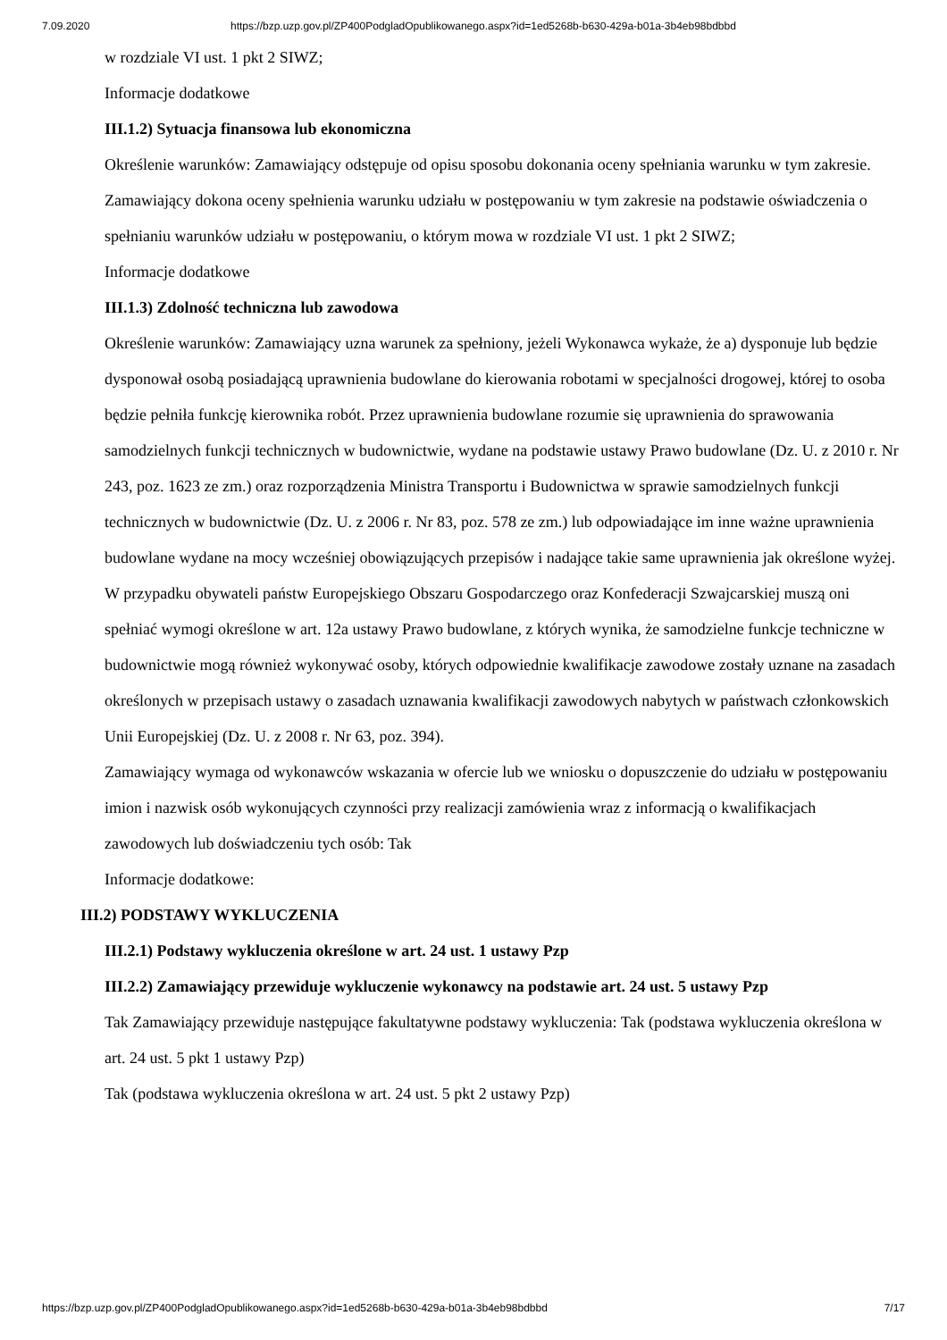7.09.2020 https://bzp.uzp.gov.pl/ZP400PodgladOpublikowanego.aspx?id=1ed5268b-b630-429a-b01a-3b4eb98bdbbd
w rozdziale VI ust. 1 pkt 2 SIWZ;
Informacje dodatkowe
III.1.2) Sytuacja finansowa lub ekonomiczna
Określenie warunków: Zamawiający odstępuje od opisu sposobu dokonania oceny spełniania warunku w tym zakresie. Zamawiający dokona oceny spełnienia warunku udziału w postępowaniu w tym zakresie na podstawie oświadczenia o spełnianiu warunków udziału w postępowaniu, o którym mowa w rozdziale VI ust. 1 pkt 2 SIWZ;
Informacje dodatkowe
III.1.3) Zdolność techniczna lub zawodowa
Określenie warunków: Zamawiający uzna warunek za spełniony, jeżeli Wykonawca wykaże, że a) dysponuje lub będzie dysponował osobą posiadającą uprawnienia budowlane do kierowania robotami w specjalności drogowej, której to osoba będzie pełniła funkcję kierownika robót. Przez uprawnienia budowlane rozumie się uprawnienia do sprawowania samodzielnych funkcji technicznych w budownictwie, wydane na podstawie ustawy Prawo budowlane (Dz. U. z 2010 r. Nr 243, poz. 1623 ze zm.) oraz rozporządzenia Ministra Transportu i Budownictwa w sprawie samodzielnych funkcji technicznych w budownictwie (Dz. U. z 2006 r. Nr 83, poz. 578 ze zm.) lub odpowiadające im inne ważne uprawnienia budowlane wydane na mocy wcześniej obowiązujących przepisów i nadające takie same uprawnienia jak określone wyżej. W przypadku obywateli państw Europejskiego Obszaru Gospodarczego oraz Konfederacji Szwajcarskiej muszą oni spełniać wymogi określone w art. 12a ustawy Prawo budowlane, z których wynika, że samodzielne funkcje techniczne w budownictwie mogą również wykonywać osoby, których odpowiednie kwalifikacje zawodowe zostały uznane na zasadach określonych w przepisach ustawy o zasadach uznawania kwalifikacji zawodowych nabytych w państwach członkowskich Unii Europejskiej (Dz. U. z 2008 r. Nr 63, poz. 394).
Zamawiający wymaga od wykonawców wskazania w ofercie lub we wniosku o dopuszczenie do udziału w postępowaniu imion i nazwisk osób wykonujących czynności przy realizacji zamówienia wraz z informacją o kwalifikacjach zawodowych lub doświadczeniu tych osób: Tak
Informacje dodatkowe:
III.2) PODSTAWY WYKLUCZENIA
III.2.1) Podstawy wykluczenia określone w art. 24 ust. 1 ustawy Pzp
III.2.2) Zamawiający przewiduje wykluczenie wykonawcy na podstawie art. 24 ust. 5 ustawy Pzp
Tak Zamawiający przewiduje następujące fakultatywne podstawy wykluczenia: Tak (podstawa wykluczenia określona w art. 24 ust. 5 pkt 1 ustawy Pzp)
Tak (podstawa wykluczenia określona w art. 24 ust. 5 pkt 2 ustawy Pzp)
https://bzp.uzp.gov.pl/ZP400PodgladOpublikowanego.aspx?id=1ed5268b-b630-429a-b01a-3b4eb98bdbbd 7/17